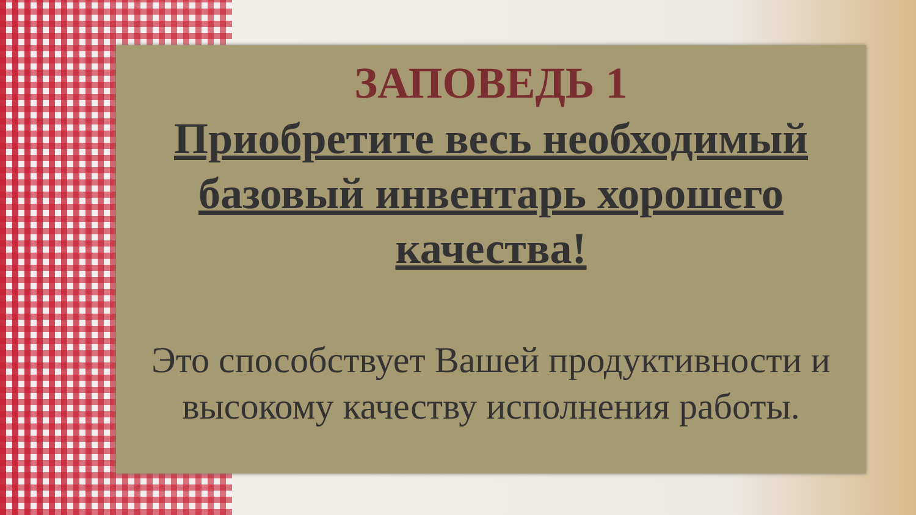ЗАПОВЕДЬ 1
Приобретите весь необходимый базовый инвентарь хорошего качества!
Это способствует Вашей продуктивности и высокому качеству исполнения работы.